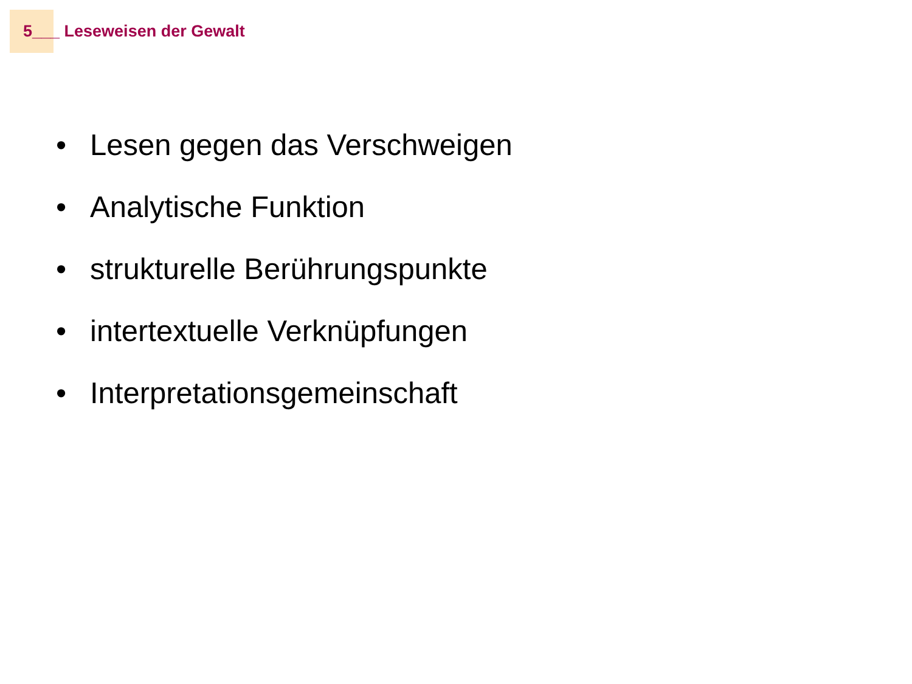5___ Leseweisen der Gewalt
• Lesen gegen das Verschweigen
• Analytische Funktion
• strukturelle Berührungspunkte
• intertextuelle Verknüpfungen
• Interpretationsgemeinschaft